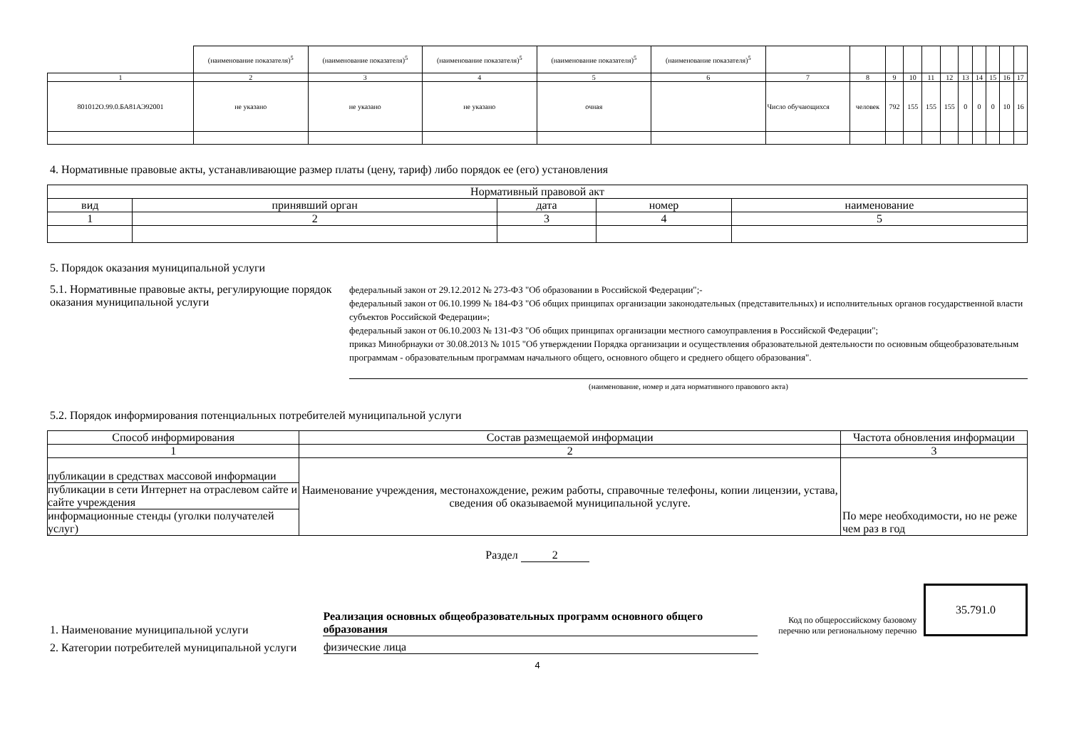| | (наименование показателя)<sup>5</sup> | (наименование показателя)<sup>5</sup> | (наименование показателя)<sup>5</sup> | (наименование показателя)<sup>5</sup> | (наименование показателя)<sup>5</sup> | | | | | | | | | | | |
| 1 | 2 | 3 | 4 | 5 | 6 | 7 | 8 | 9 | 10 | 11 | 12 | 13 | 14 | 15 | 16 | 17 |
| 801012О.99.0.БА81АЭ92001 | не указано | не указано | не указано | очная | | Число обучающихся | человек | 792 | 155 | 155 | 155 | 0 | 0 | 0 | 10 | 16 |
4. Нормативные правовые акты, устанавливающие размер платы (цену, тариф) либо порядок ее (его) установления
| Нормативный правовой акт | | | | |
| вид | принявший орган | дата | номер | наименование |
| 1 | 2 | 3 | 4 | 5 |
5. Порядок оказания муниципальной услуги
5.1. Нормативные правовые акты, регулирующие порядок оказания муниципальной услуги
федеральный закон от 29.12.2012 № 273-ФЗ "Об образовании в Российской Федерации";-
федеральный закон от 06.10.1999 № 184-ФЗ "Об общих принципах организации законодательных (представительных) и исполнительных органов государственной власти субъектов Российской Федерации»;
федеральный закон от 06.10.2003 № 131-ФЗ "Об общих принципах организации местного самоуправления в Российской Федерации";
приказ Минобрнауки от 30.08.2013 № 1015 "Об утверждении Порядка организации и осуществления образовательной деятельности по основным общеобразовательным программам - образовательным программам начального общего, основного общего и среднего общего образования".
(наименование, номер и дата нормативного правового акта)
5.2. Порядок информирования потенциальных потребителей муниципальной услуги
| Способ информирования | Состав размещаемой информации | Частота обновления информации |
| 1 | 2 | 3 |
| публикации в средствах массовой информации публикации в сети Интернет на отраслевом сайте и сайте учреждения информационные стенды (уголки получателей услуг) | Наименование учреждения, местонахождение, режим работы, справочные телефоны, копии лицензии, устава, сведения об оказываемой муниципальной услуге. | По мере необходимости, но не реже чем раз в год |
Раздел 2
1. Наименование муниципальной услуги
Реализация основных общеобразовательных программ основного общего образования
Код по общероссийскому базовому перечню или региональному перечню
35.791.0
2. Категории потребителей муниципальной услуги
физические лица
4